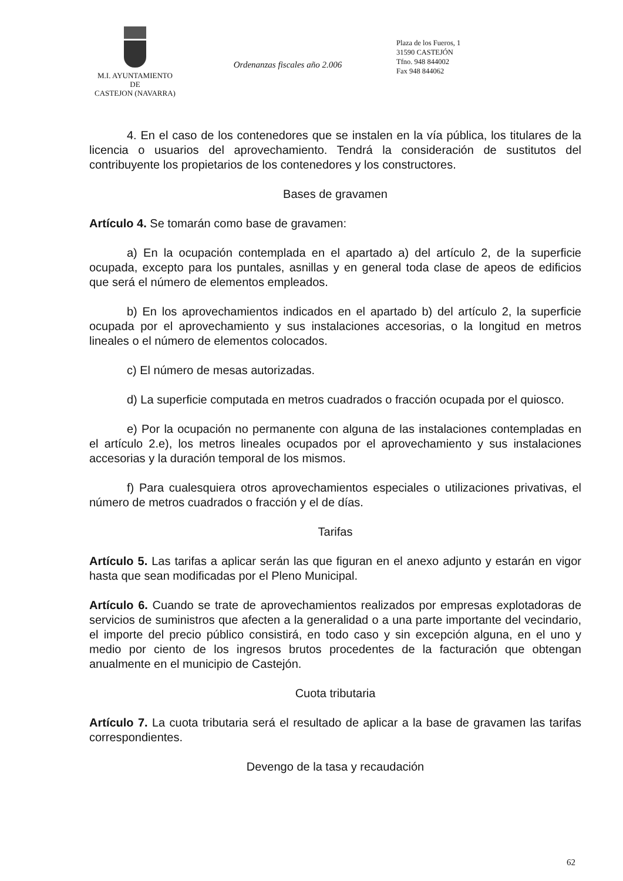M.I. AYUNTAMIENTO
DE
CASTEJON (NAVARRA)
Ordenanzas fiscales año 2.006
Plaza de los Fueros, 1
31590 CASTEJÓN
Tfno. 948 844002
Fax 948 844062
4. En el caso de los contenedores que se instalen en la vía pública, los titulares de la licencia o usuarios del aprovechamiento. Tendrá la consideración de sustitutos del contribuyente los propietarios de los contenedores y los constructores.
Bases de gravamen
Artículo 4. Se tomarán como base de gravamen:
a) En la ocupación contemplada en el apartado a) del artículo 2, de la superficie ocupada, excepto para los puntales, asnillas y en general toda clase de apeos de edificios que será el número de elementos empleados.
b) En los aprovechamientos indicados en el apartado b) del artículo 2, la superficie ocupada por el aprovechamiento y sus instalaciones accesorias, o la longitud en metros lineales o el número de elementos colocados.
c) El número de mesas autorizadas.
d) La superficie computada en metros cuadrados o fracción ocupada por el quiosco.
e) Por la ocupación no permanente con alguna de las instalaciones contempladas en el artículo 2.e), los metros lineales ocupados por el aprovechamiento y sus instalaciones accesorias y la duración temporal de los mismos.
f) Para cualesquiera otros aprovechamientos especiales o utilizaciones privativas, el número de metros cuadrados o fracción y el de días.
Tarifas
Artículo 5. Las tarifas a aplicar serán las que figuran en el anexo adjunto y estarán en vigor hasta que sean modificadas por el Pleno Municipal.
Artículo 6. Cuando se trate de aprovechamientos realizados por empresas explotadoras de servicios de suministros que afecten a la generalidad o a una parte importante del vecindario, el importe del precio público consistirá, en todo caso y sin excepción alguna, en el uno y medio por ciento de los ingresos brutos procedentes de la facturación que obtengan anualmente en el municipio de Castejón.
Cuota tributaria
Artículo 7. La cuota tributaria será el resultado de aplicar a la base de gravamen las tarifas correspondientes.
Devengo de la tasa y recaudación
62